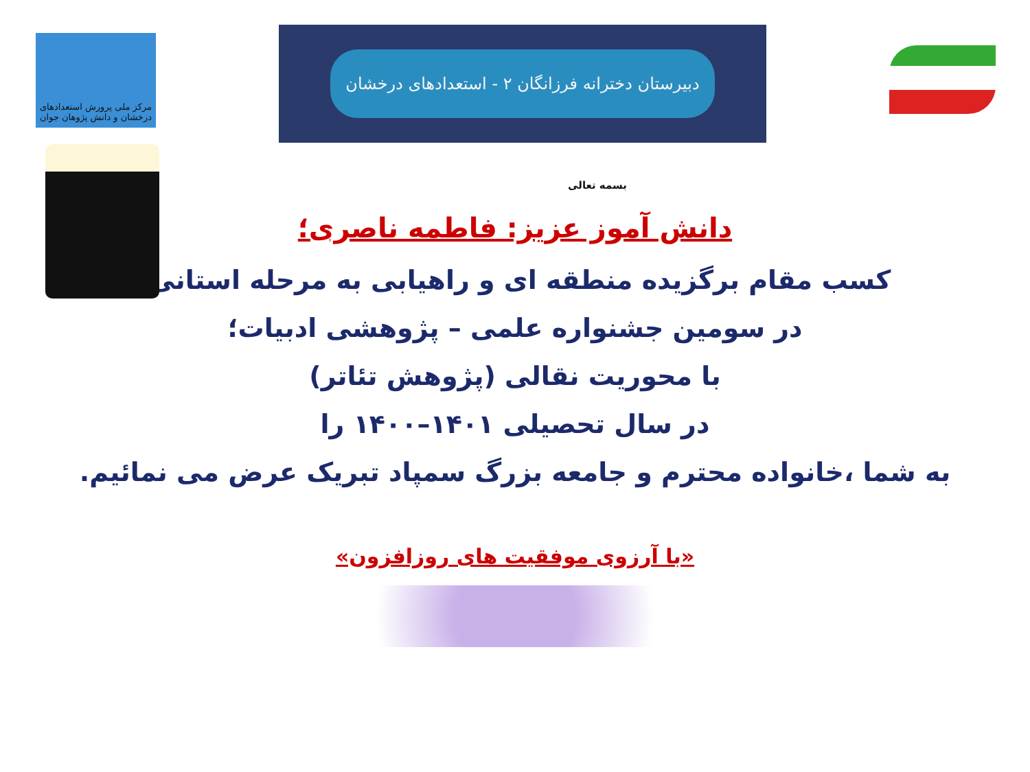مرکز ملی پرورش استعدادهای درخشان و دانش پژوهان جوان
دبیرستان دخترانه فرزانگان ۲ - استعدادهای درخشان
بسمه تعالی
دانش آموز عزیز: فاطمه ناصری؛
کسب مقام برگزیده منطقه ای و راهیابی به مرحله استانی،
در سومین جشنواره علمی – پژوهشی ادبیات؛
با محوریت نقالی (پژوهش تئاتر)
در سال تحصیلی ۱۴۰۱–۱۴۰۰ را
به شما ،خانواده محترم و جامعه بزرگ سمپاد تبریک عرض می نمائیم.
«با آرزوی موفقیت های روزافزون»